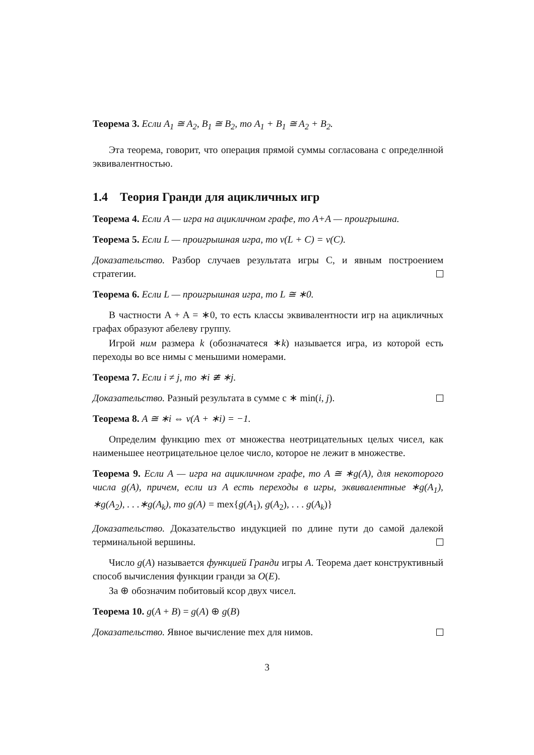Теорема 3. Если A<sub>1</sub> ≅ A<sub>2</sub>, B<sub>1</sub> ≅ B<sub>2</sub>, то A<sub>1</sub> + B<sub>1</sub> ≅ A<sub>2</sub> + B<sub>2</sub>.
Эта теорема, говорит, что операция прямой суммы согласована с опреде­лнной эквивалентностью.
1.4 Теория Гранди для ацикличных игр
Теорема 4. Если A — игра на ацикличном графе, то A+A — проигрыш­на.
Теорема 5. Если L — проигрышная игра, то v(L + C) = v(C).
Доказательство. Разбор случаев результата игры С, и явным построе­нием стратегии.
Теорема 6. Если L — проигрышная игра, то L ≅ ∗0.
В частности A + A = ∗0, то есть классы эквивалентности игр на ацикличных графах образуют абелеву группу.
Игрой ним размера k (обозначатеся ∗k) называется игра, из которой есть переходы во все нимы с меньшими номерами.
Теорема 7. Если i ≠ j, то ∗i ≇ ∗j.
Доказательство. Разный результата в сумме с ∗ min(i, j).
Теорема 8. A ≅ ∗i ⇔ v(A + ∗i) = −1.
Определим функцию mex от множества неотрицательных целых чи­сел, как наименьшее неотрицательное целое число, которое не лежит в множестве.
Теорема 9. Если A — игра на ацикличном графе, то A ≅ ∗g(A), для некоторого числа g(A), причем, если из A есть переходы в игры, эквива­лентные ∗g(A<sub>1</sub>), ∗g(A<sub>2</sub>), . . .∗g(A<sub>k</sub>), то g(A) = mex{g(A<sub>1</sub>), g(A<sub>2</sub>), . . . g(A<sub>k</sub>)}
Доказательство. Доказательство индукцией по длине пути до самой да­лекой терминальной вершины.
Число g(A) называется функцией Гранди игры A. Теорема дает кон­структивный способ вычисления функции гранди за O(E).
За ⊕ обозначим побитовый ксор двух чисел.
Теорема 10. g(A + B) = g(A) ⊕ g(B)
Доказательство. Явное вычисление mex для нимов.
3